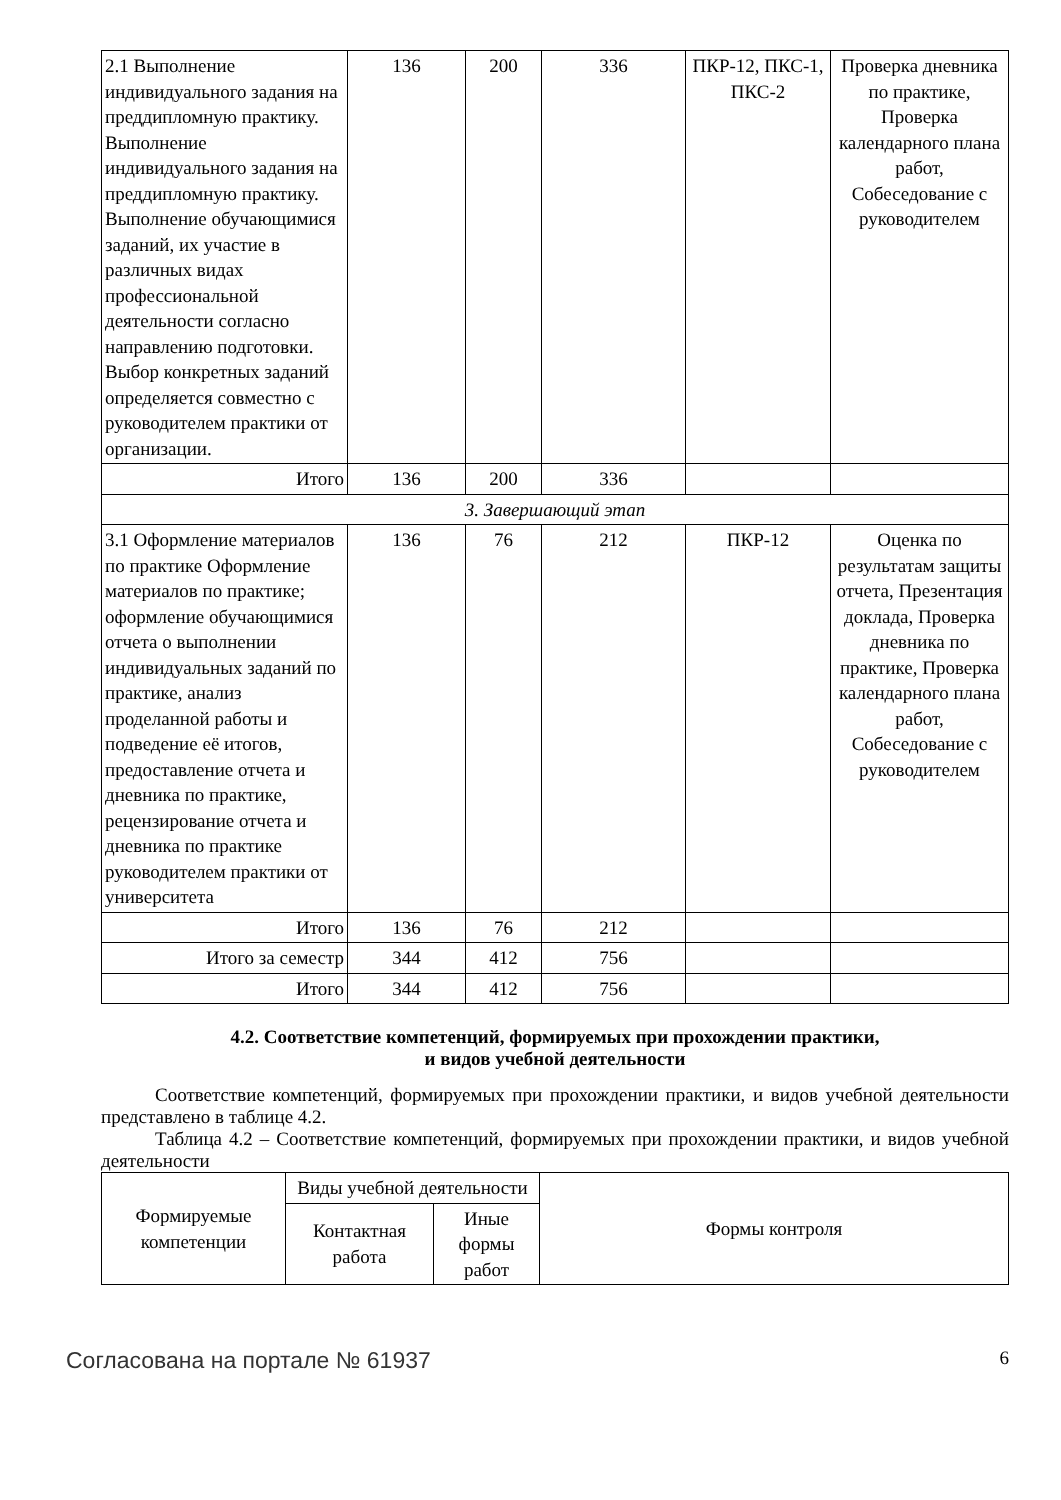| 2.1 Выполнение индивидуального задания на преддипломную практику. Выполнение индивидуального задания на преддипломную практику. Выполнение обучающимися заданий, их участие в различных видах профессиональной деятельности согласно направлению подготовки. Выбор конкретных заданий определяется совместно с руководителем практики от организации. | 136 | 200 | 336 | ПКР-12, ПКС-1, ПКС-2 | Проверка дневника по практике, Проверка календарного плана работ, Собеседование с руководителем |
| Итого | 136 | 200 | 336 | | |
| 3. Завершающий этап | | | | | |
| 3.1 Оформление материалов по практике Оформление материалов по практике; оформление обучающимися отчета о выполнении индивидуальных заданий по практике, анализ проделанной работы и подведение её итогов, предоставление отчета и дневника по практике, рецензирование отчета и дневника по практике руководителем практики от университета | 136 | 76 | 212 | ПКР-12 | Оценка по результатам защиты отчета, Презентация доклада, Проверка дневника по практике, Проверка календарного плана работ, Собеседование с руководителем |
| Итого | 136 | 76 | 212 | | |
| Итого за семестр | 344 | 412 | 756 | | |
| Итого | 344 | 412 | 756 | | |
4.2. Соответствие компетенций, формируемых при прохождении практики,
и видов учебной деятельности
Соответствие компетенций, формируемых при прохождении практики, и видов учебной деятельности представлено в таблице 4.2.
Таблица 4.2 – Соответствие компетенций, формируемых при прохождении практики, и видов учебной деятельности
| Формируемые компетенции | Виды учебной деятельности | | Формы контроля |
| --- | --- | --- | --- |
| | Контактная работа | Иные формы работ | |
Согласована на портале № 61937 6